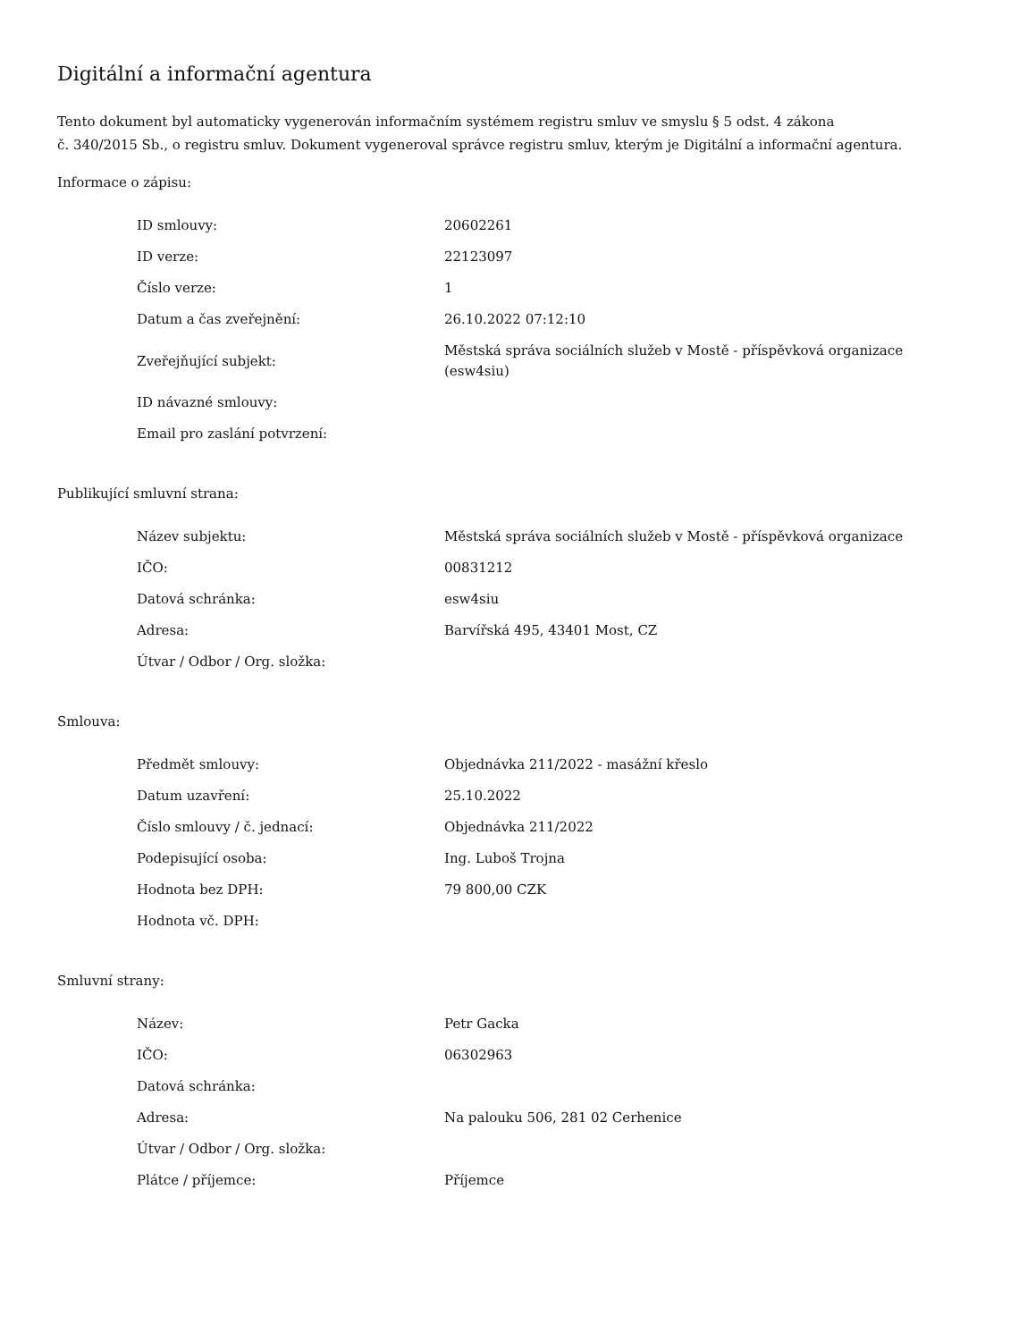Digitální a informační agentura
Tento dokument byl automaticky vygenerován informačním systémem registru smluv ve smyslu § 5 odst. 4 zákona
č. 340/2015 Sb., o registru smluv. Dokument vygeneroval správce registru smluv, kterým je Digitální a informační agentura.
Informace o zápisu:
| ID smlouvy: | 20602261 |
| ID verze: | 22123097 |
| Číslo verze: | 1 |
| Datum a čas zveřejnění: | 26.10.2022 07:12:10 |
| Zveřejňující subjekt: | Městská správa sociálních služeb v Mostě - příspěvková organizace (esw4siu) |
| ID návazné smlouvy: | |
| Email pro zaslání potvrzení: | |
Publikující smluvní strana:
| Název subjektu: | Městská správa sociálních služeb v Mostě - příspěvková organizace |
| IČO: | 00831212 |
| Datová schránka: | esw4siu |
| Adresa: | Barvířská 495, 43401 Most, CZ |
| Útvar / Odbor / Org. složka: | |
Smlouva:
| Předmět smlouvy: | Objednávka 211/2022 - masážní křeslo |
| Datum uzavření: | 25.10.2022 |
| Číslo smlouvy / č. jednací: | Objednávka 211/2022 |
| Podepisující osoba: | Ing. Luboš Trojna |
| Hodnota bez DPH: | 79 800,00 CZK |
| Hodnota vč. DPH: | |
Smluvní strany:
| Název: | Petr Gacka |
| IČO: | 06302963 |
| Datová schránka: | |
| Adresa: | Na palouku 506, 281 02 Cerhenice |
| Útvar / Odbor / Org. složka: | |
| Plátce / příjemce: | Příjemce |